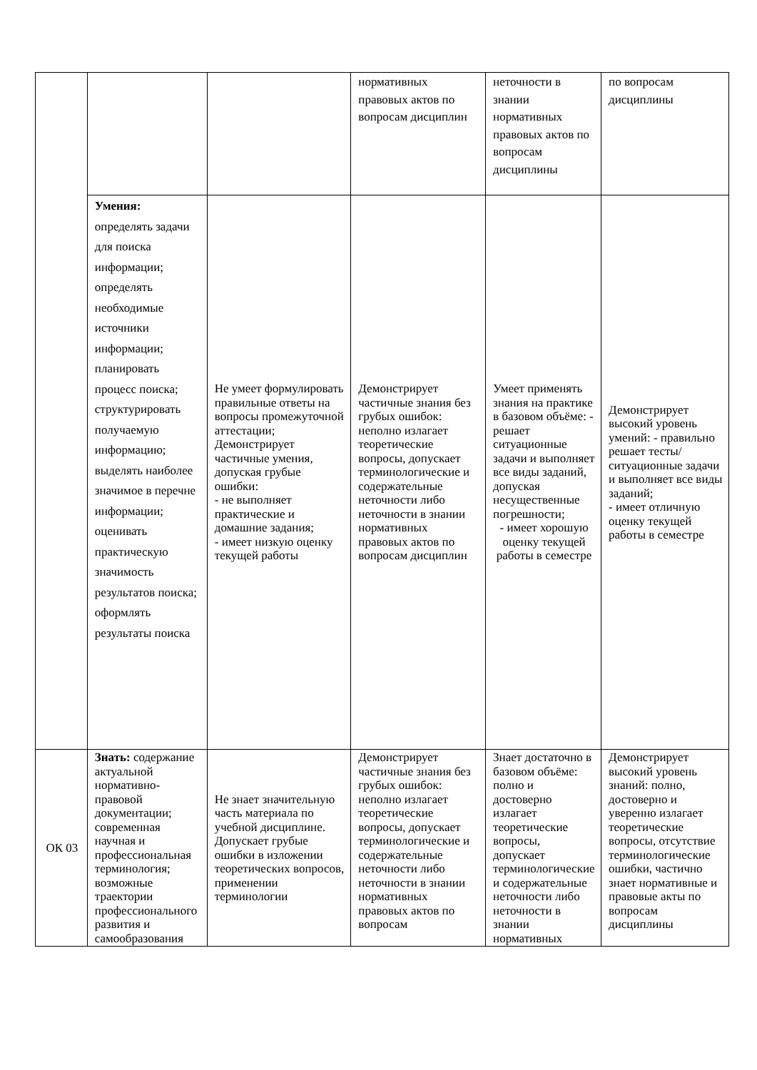| | | | нормативных правовых актов по вопросам дисциплин | неточности в знании нормативных правовых актов по вопросам дисциплины | по вопросам дисциплины |
| | Умения: определять задачи для поиска информации; определять необходимые источники информации; планировать процесс поиска; структурировать получаемую информацию; выделять наиболее значимое в перечне информации; оценивать практическую значимость результатов поиска; оформлять результаты поиска | Не умеет формулировать правильные ответы на вопросы промежуточной аттестации; Демонстрирует частичные умения, допуская грубые ошибки: - не выполняет практические и домашние задания; - имеет низкую оценку текущей работы | Демонстрирует частичные знания без грубых ошибок: неполно излагает теоретические вопросы, допускает терминологические и содержательные неточности либо неточности в знании нормативных правовых актов по вопросам дисциплин | Умеет применять знания на практике в базовом объёме: - решает ситуационные задачи и выполняет все виды заданий, допуская несущественные погрешности; - имеет хорошую оценку текущей работы в семестре | Демонстрирует высокий уровень умений: - правильно решает тесты/ситуационные задачи и выполняет все виды заданий; - имеет отличную оценку текущей работы в семестре |
| ОК 03 | Знать: содержание актуальной нормативно-правовой документации; современная научная и профессиональная терминология; возможные траектории профессионального развития и самообразования | Не знает значительную часть материала по учебной дисциплине. Допускает грубые ошибки в изложении теоретических вопросов, применении терминологии | Демонстрирует частичные знания без грубых ошибок: неполно излагает теоретические вопросы, допускает терминологические и содержательные неточности либо неточности в знании нормативных правовых актов по вопросам | Знает достаточно в базовом объёме: полно и достоверно излагает теоретические вопросы, допускает терминологические и содержательные неточности либо неточности в знании нормативных | Демонстрирует высокий уровень знаний: полно, достоверно и уверенно излагает теоретические вопросы, отсутствие терминологические ошибки, частично знает нормативные и правовые акты по вопросам дисциплины |